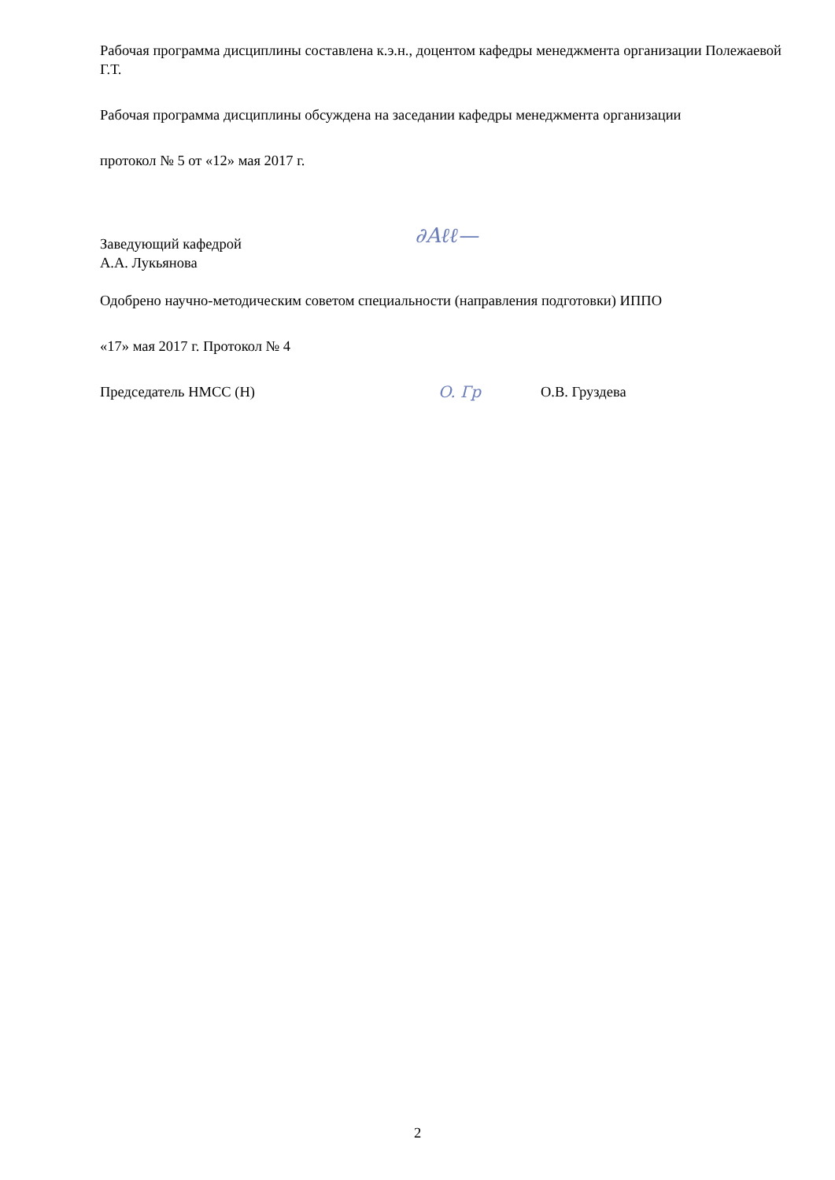Рабочая программа дисциплины составлена к.э.н., доцентом кафедры менеджмента организации Полежаевой Г.Т.
Рабочая программа дисциплины обсуждена на заседании кафедры менеджмента организации
протокол № 5 от «12» мая 2017 г.
Заведующий кафедрой
А.А. Лукьянова
∂Аℓℓ—
Одобрено научно-методическим советом специальности (направления подготовки) ИППО
«17» мая 2017 г. Протокол № 4
Председатель НМСС (Н)
O. Гр
О.В. Груздева
2